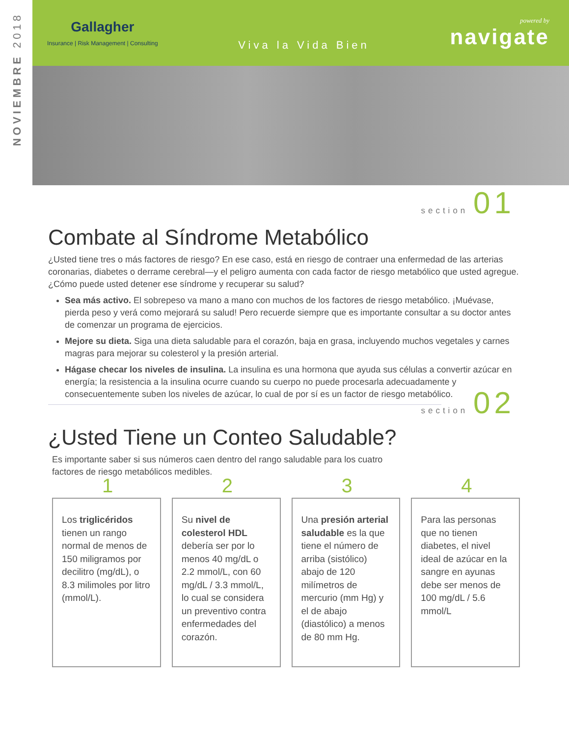NOVIEMBRE 2018
Gallagher
Insurance | Risk Management | Consulting
Viva la Vida Bien
powered by
navigate
section 01
Combate al Síndrome Metabólico
¿Usted tiene tres o más factores de riesgo? En ese caso, está en riesgo de contraer una enfermedad de las arterias coronarias, diabetes o derrame cerebral—y el peligro aumenta con cada factor de riesgo metabólico que usted agregue. ¿Cómo puede usted detener ese síndrome y recuperar su salud?
Sea más activo. El sobrepeso va mano a mano con muchos de los factores de riesgo metabólico. ¡Muévase, pierda peso y verá como mejorará su salud! Pero recuerde siempre que es importante consultar a su doctor antes de comenzar un programa de ejercicios.
Mejore su dieta. Siga una dieta saludable para el corazón, baja en grasa, incluyendo muchos vegetales y carnes magras para mejorar su colesterol y la presión arterial.
Hágase checar los niveles de insulina. La insulina es una hormona que ayuda sus células a convertir azúcar en energía; la resistencia a la insulina ocurre cuando su cuerpo no puede procesarla adecuadamente y consecuentemente suben los niveles de azúcar, lo cual de por sí es un factor de riesgo metabólico.
section 02
¿Usted Tiene un Conteo Saludable?
Es importante saber si sus números caen dentro del rango saludable para los cuatro factores de riesgo metabólicos medibles.
1
Los triglicéridos tienen un rango normal de menos de 150 miligramos por decilitro (mg/dL), o 8.3 milimoles por litro (mmol/L).
2
Su nivel de colesterol HDL debería ser por lo menos 40 mg/dL o 2.2 mmol/L, con 60 mg/dL / 3.3 mmol/L, lo cual se considera un preventivo contra enfermedades del corazón.
3
Una presión arterial saludable es la que tiene el número de arriba (sistólico) abajo de 120 milímetros de mercurio (mm Hg) y el de abajo (diastólico) a menos de 80 mm Hg.
4
Para las personas que no tienen diabetes, el nivel ideal de azúcar en la sangre en ayunas debe ser menos de 100 mg/dL / 5.6 mmol/L